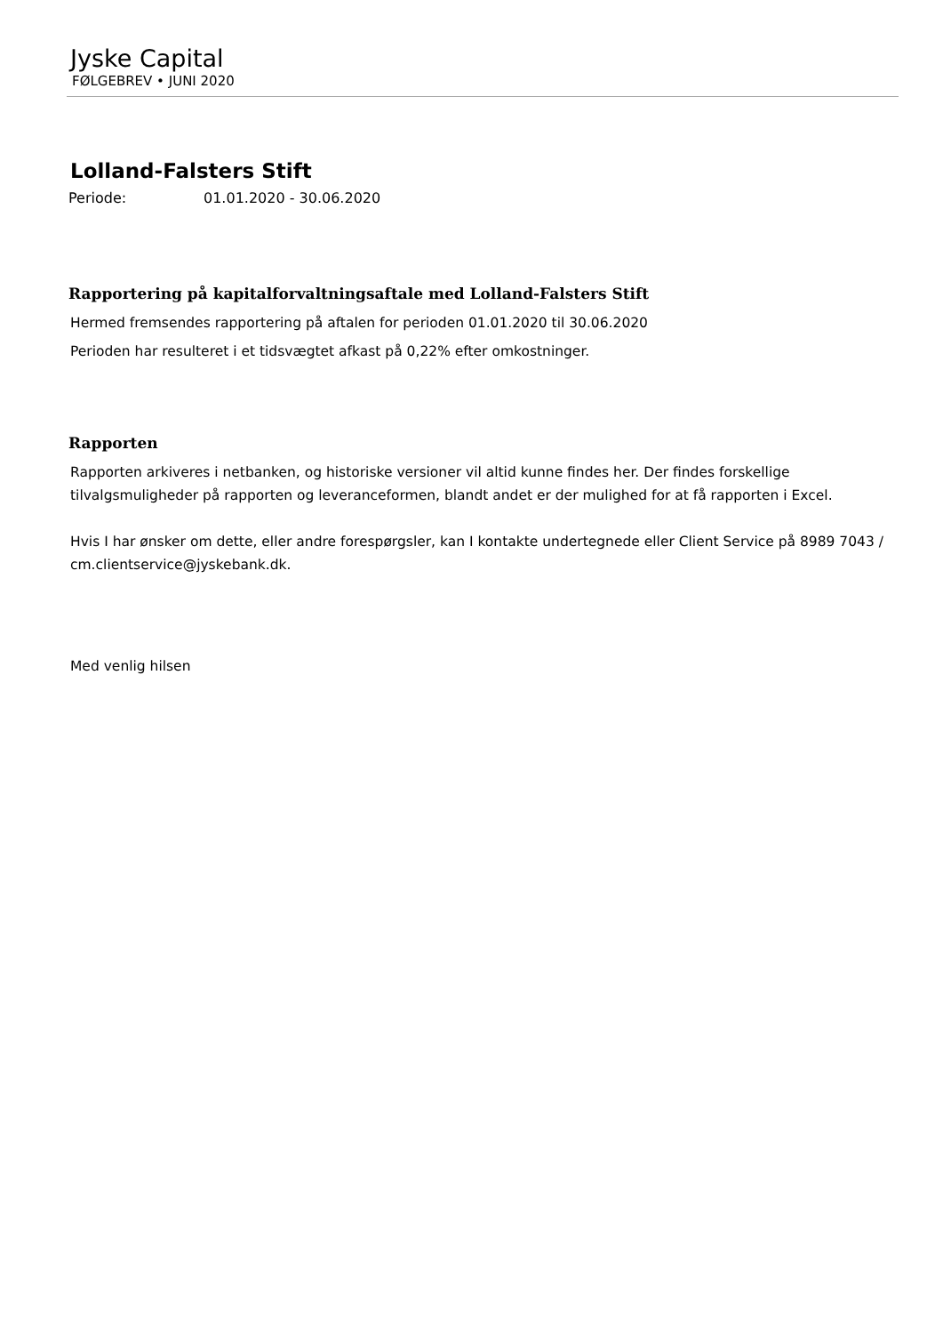Jyske Capital
FØLGEBREV • JUNI 2020
Lolland-Falsters Stift
Periode: 01.01.2020 - 30.06.2020
Rapportering på kapitalforvaltningsaftale med Lolland-Falsters Stift
Hermed fremsendes rapportering på aftalen for perioden 01.01.2020 til 30.06.2020
Perioden har resulteret i et tidsvægtet afkast på 0,22% efter omkostninger.
Rapporten
Rapporten arkiveres i netbanken, og historiske versioner vil altid kunne findes her. Der findes forskellige tilvalgsmuligheder på rapporten og leveranceformen, blandt andet er der mulighed for at få rapporten i Excel.
Hvis I har ønsker om dette, eller andre forespørgsler, kan I kontakte undertegnede eller Client Service på 8989 7043 / cm.clientservice@jyskebank.dk.
Med venlig hilsen